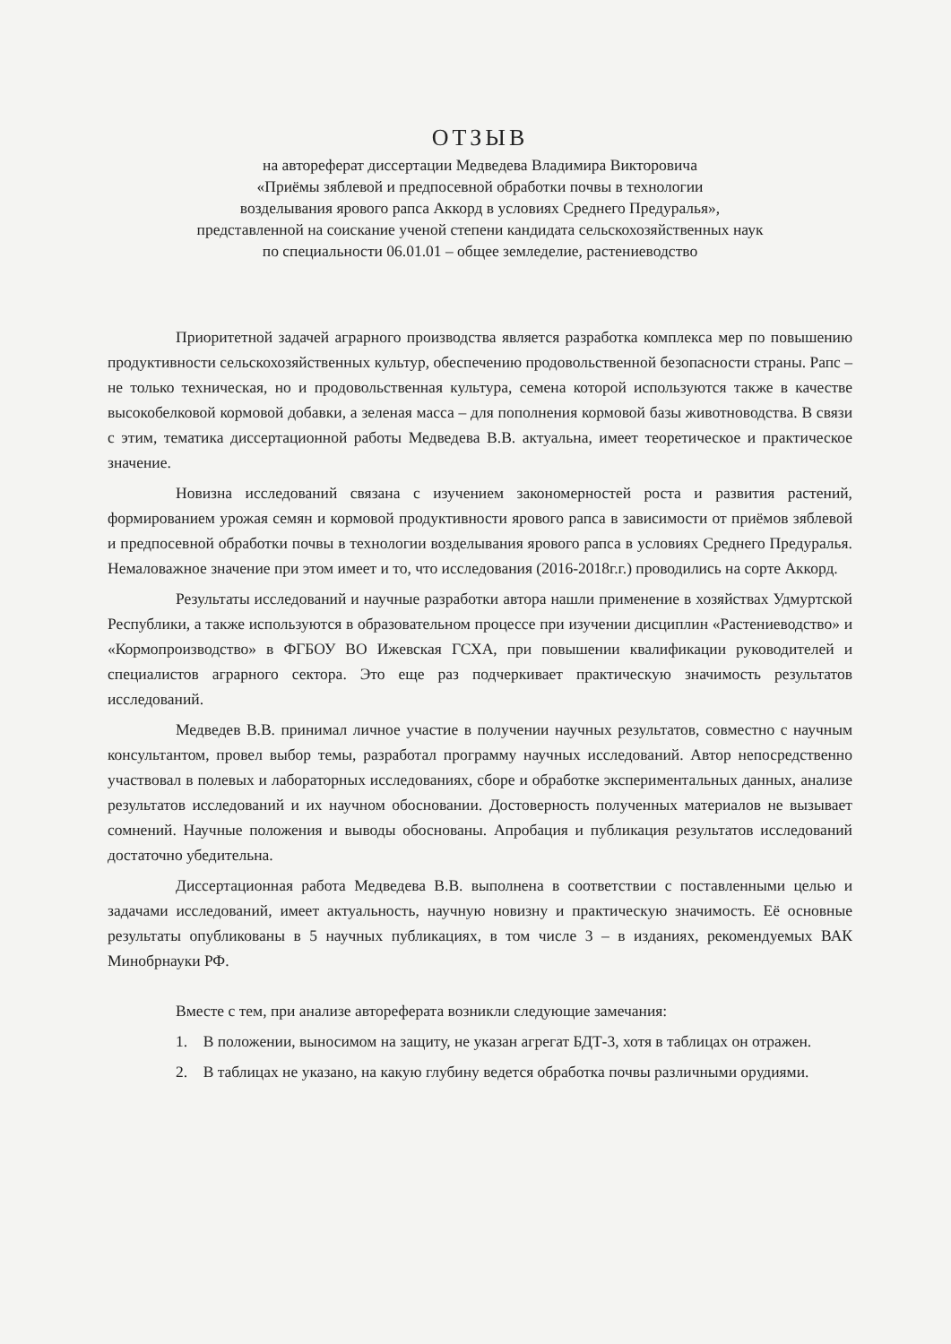ОТЗЫВ
на автореферат диссертации Медведева Владимира Викторовича
«Приёмы зяблевой и предпосевной обработки почвы в технологии
возделывания ярового рапса Аккорд в условиях Среднего Предуралья»,
представленной на соискание ученой степени кандидата сельскохозяйственных наук
по специальности 06.01.01 – общее земледелие, растениеводство
Приоритетной задачей аграрного производства является разработка комплекса мер по повышению продуктивности сельскохозяйственных культур, обеспечению продовольственной безопасности страны. Рапс – не только техническая, но и продовольственная культура, семена которой используются также в качестве высокобелковой кормовой добавки, а зеленая масса – для пополнения кормовой базы животноводства. В связи с этим, тематика диссертационной работы Медведева В.В. актуальна, имеет теоретическое и практическое значение.
Новизна исследований связана с изучением закономерностей роста и развития растений, формированием урожая семян и кормовой продуктивности ярового рапса в зависимости от приёмов зяблевой и предпосевной обработки почвы в технологии возделывания ярового рапса в условиях Среднего Предуралья. Немаловажное значение при этом имеет и то, что исследования (2016-2018г.г.) проводились на сорте Аккорд.
Результаты исследований и научные разработки автора нашли применение в хозяйствах Удмуртской Республики, а также используются в образовательном процессе при изучении дисциплин «Растениеводство» и «Кормопроизводство» в ФГБОУ ВО Ижевская ГСХА, при повышении квалификации руководителей и специалистов аграрного сектора. Это еще раз подчеркивает практическую значимость результатов исследований.
Медведев В.В. принимал личное участие в получении научных результатов, совместно с научным консультантом, провел выбор темы, разработал программу научных исследований. Автор непосредственно участвовал в полевых и лабораторных исследованиях, сборе и обработке экспериментальных данных, анализе результатов исследований и их научном обосновании. Достоверность полученных материалов не вызывает сомнений. Научные положения и выводы обоснованы. Апробация и публикация результатов исследований достаточно убедительна.
Диссертационная работа Медведева В.В. выполнена в соответствии с поставленными целью и задачами исследований, имеет актуальность, научную новизну и практическую значимость. Её основные результаты опубликованы в 5 научных публикациях, в том числе 3 – в изданиях, рекомендуемых ВАК Минобрнауки РФ.
Вместе с тем, при анализе автореферата возникли следующие замечания:
1. В положении, выносимом на защиту, не указан агрегат БДТ-3, хотя в таблицах он отражен.
2. В таблицах не указано, на какую глубину ведется обработка почвы различными орудиями.